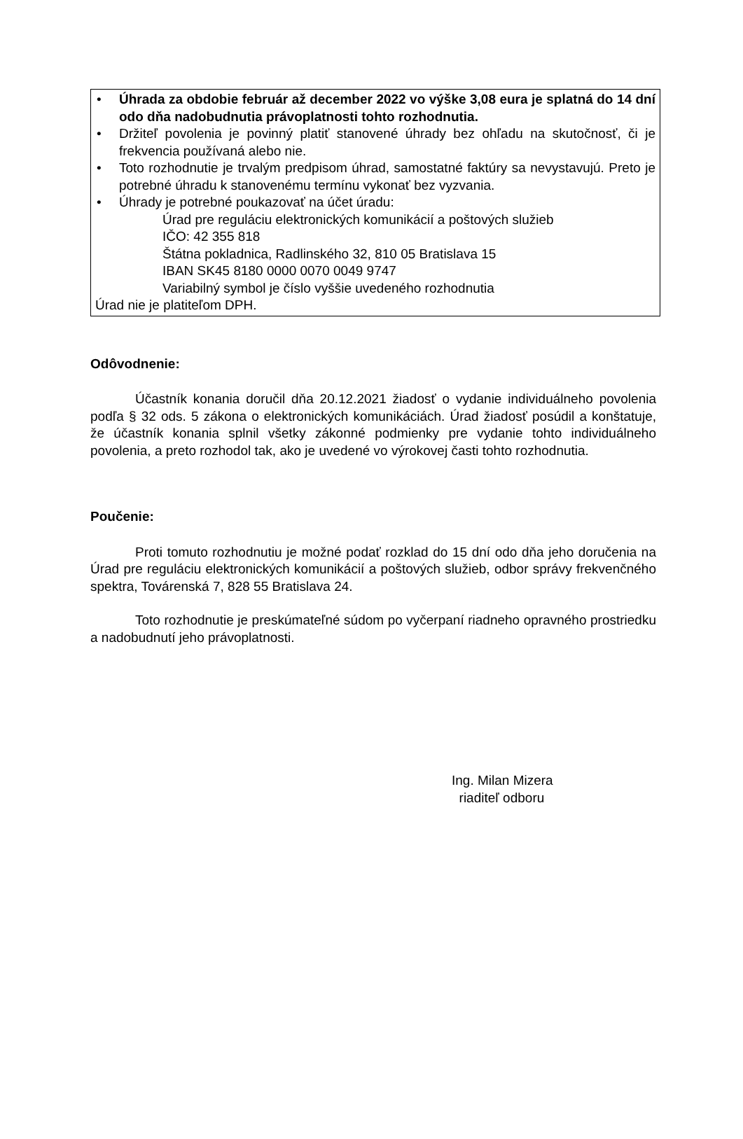• Úhrada za obdobie február až december 2022 vo výške 3,08 eura je splatná do 14 dní odo dňa nadobudnutia právoplatnosti tohto rozhodnutia.
• Držiteľ povolenia je povinný platiť stanovené úhrady bez ohľadu na skutočnosť, či je frekvencia používaná alebo nie.
• Toto rozhodnutie je trvalým predpisom úhrad, samostatné faktúry sa nevystavujú. Preto je potrebné úhradu k stanovenému termínu vykonať bez vyzvania.
• Úhrady je potrebné poukazovať na účet úradu:
Úrad pre reguláciu elektronických komunikácií a poštových služieb
IČO: 42 355 818
Štátna pokladnica, Radlinského 32, 810 05 Bratislava 15
IBAN SK45 8180 0000 0070 0049 9747
Variabilný symbol je číslo vyššie uvedeného rozhodnutia
Úrad nie je platiteľom DPH.
Odôvodnenie:
Účastník konania doručil dňa 20.12.2021 žiadosť o vydanie individuálneho povolenia podľa § 32 ods. 5 zákona o elektronických komunikáciách. Úrad žiadosť posúdil a konštatuje, že účastník konania splnil všetky zákonné podmienky pre vydanie tohto individuálneho povolenia, a preto rozhodol tak, ako je uvedené vo výrokovej časti tohto rozhodnutia.
Poučenie:
Proti tomuto rozhodnutiu je možné podať rozklad do 15 dní odo dňa jeho doručenia na Úrad pre reguláciu elektronických komunikácií a poštových služieb, odbor správy frekvenčného spektra, Továrenská 7, 828 55 Bratislava 24.
Toto rozhodnutie je preskúmateľné súdom po vyčerpaní riadneho opravného prostriedku a nadobudnutí jeho právoplatnosti.
Ing. Milan Mizera
riaditeľ odboru